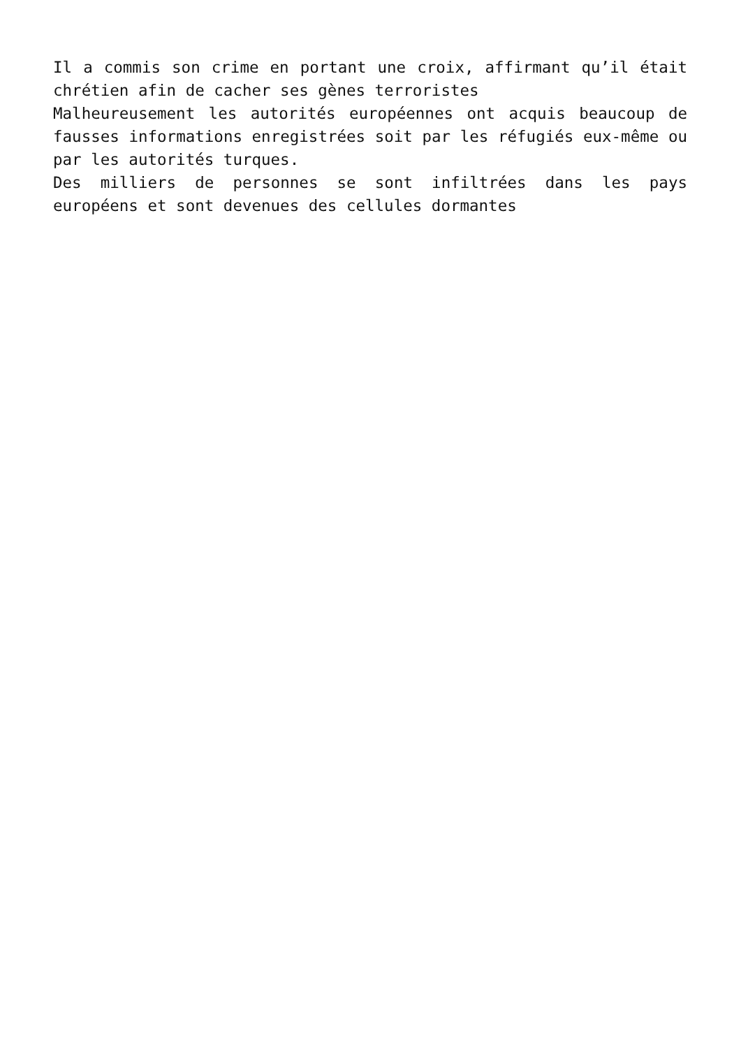Il a commis son crime en portant une croix, affirmant qu’il était chrétien afin de cacher ses gènes terroristes
Malheureusement les autorités européennes ont acquis beaucoup de fausses informations enregistrées soit par les réfugiés eux-même ou par les autorités turques.
Des milliers de personnes se sont infiltrées dans les pays européens et sont devenues des cellules dormantes